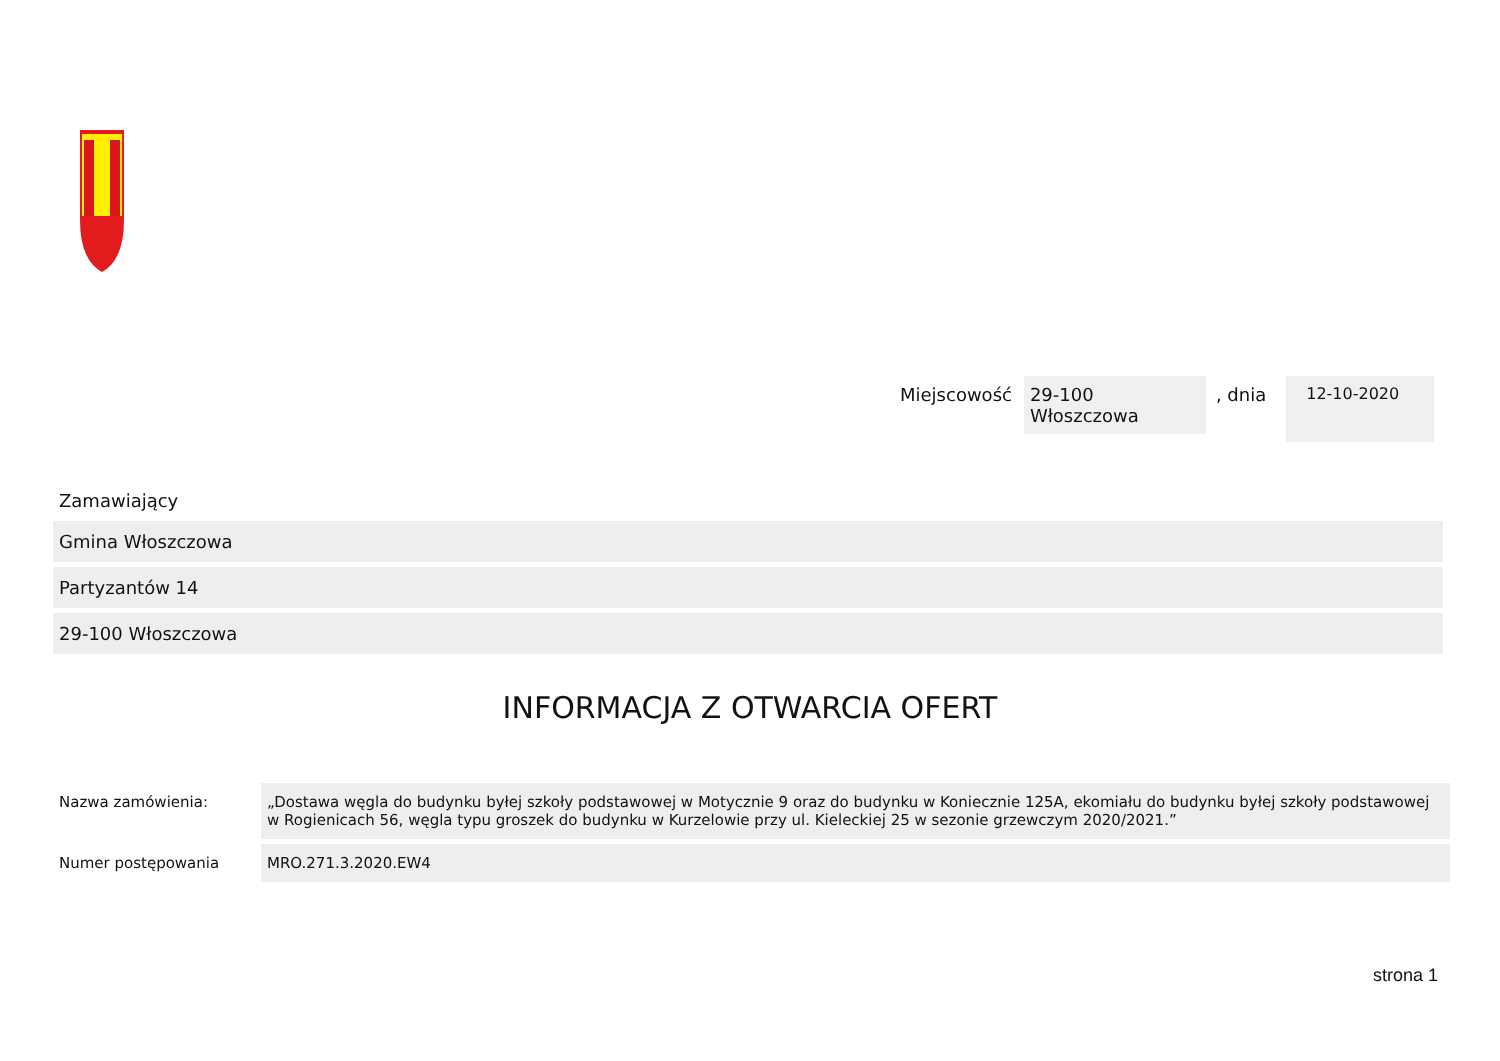Miejscowość 29-100
Włoszczowa, dnia 12-10-2020
Zamawiający
Gmina Włoszczowa
Partyzantów 14
29-100 Włoszczowa
INFORMACJA Z OTWARCIA OFERT
Nazwa zamówienia: „Dostawa węgla do budynku byłej szkoły podstawowej w Motycznie 9 oraz do budynku w Koniecznie 125A, ekomiału do budynku byłej szkoły podstawowej w Rogienicach 56, węgla typu groszek do budynku w Kurzelowie przy ul. Kieleckiej 25 w sezonie grzewczym 2020/2021.”
Numer postępowania MRO.271.3.2020.EW4
strona 1